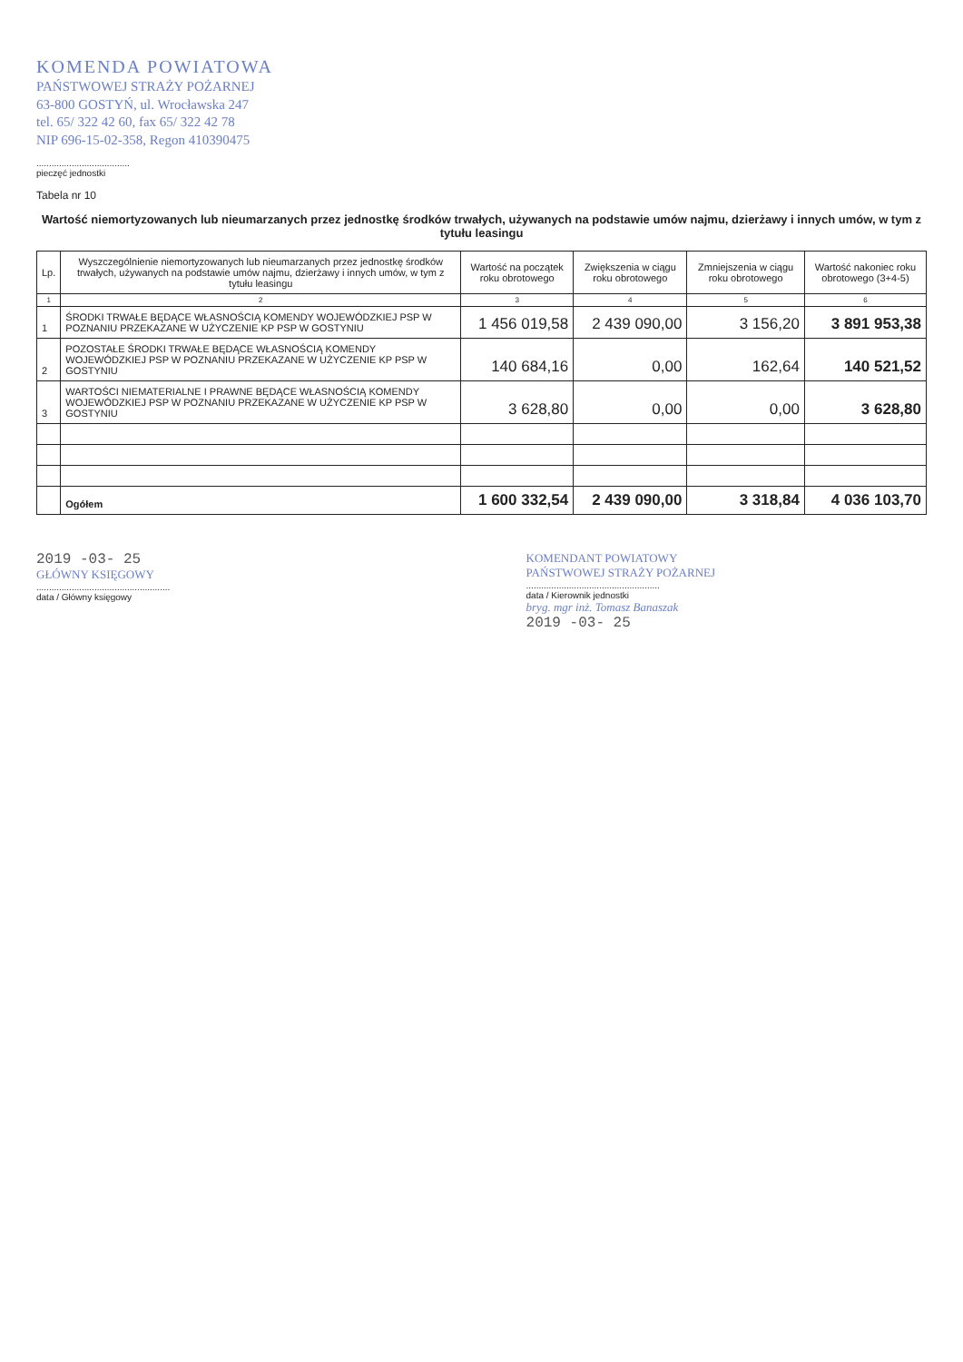KOMENDA POWIATOWA
PAŃSTWOWEJ STRAŻY POŻARNEJ
63-800 GOSTYŃ, ul. Wrocławska 247
tel. 65/ 322 42 60, fax 65/ 322 42 78
NIP 696-15-02-358, Regon 410390475
.....................................
pieczęć jednostki
Tabela nr 10
Wartość niemortyzowanych lub nieumarzanych przez jednostkę środków trwałych, używanych na podstawie umów najmu, dzierżawy i innych umów, w tym z tytułu leasingu
| Lp. | Wyszczególnienie niemortyzowanych lub nieumarzanych przez jednostkę środków trwałych, używanych na podstawie umów najmu, dzierżawy i innych umów, w tym z tytułu leasingu | Wartość na początek roku obrotowego | Zwiększenia w ciągu roku obrotowego | Zmniejszenia w ciągu roku obrotowego | Wartość nakoniec roku obrotowego (3+4-5) |
| --- | --- | --- | --- | --- | --- |
| 1 | 2 | 3 | 4 | 5 | 6 |
| 1 | ŚRODKI TRWAŁE BĘDĄCE WŁASNOŚCIĄ KOMENDY WOJEWÓDZKIEJ PSP W POZNANIU PRZEKAZANE W UŻYCZENIE KP PSP W GOSTYNIU | 1 456 019,58 | 2 439 090,00 | 3 156,20 | 3 891 953,38 |
| 2 | POZOSTAŁE ŚRODKI TRWAŁE BĘDĄCE WŁASNOŚCIĄ KOMENDY WOJEWÓDZKIEJ PSP W POZNANIU PRZEKAZANE W UŻYCZENIE KP PSP W GOSTYNIU | 140 684,16 | 0,00 | 162,64 | 140 521,52 |
| 3 | WARTOŚCI NIEMATERIALNE I PRAWNE BĘDĄCE WŁASNOŚCIĄ KOMENDY WOJEWÓDZKIEJ PSP W POZNANIU PRZEKAZANE W UŻYCZENIE KP PSP W GOSTYNIU | 3 628,80 | 0,00 | 0,00 | 3 628,80 |
| | Ogółem | 1 600 332,54 | 2 439 090,00 | 3 318,84 | 4 036 103,70 |
2019 -03- 25
GŁÓWNY KSIĘGOWY
.....................................................
data / Główny księgowy
KOMENDANT POWIATOWY
PAŃSTWOWEJ STRAŻY POŻARNEJ
.....................................................
data / Kierownik jednostki
bryg. mgr inż. Tomasz Banaszak
2019 -03- 25